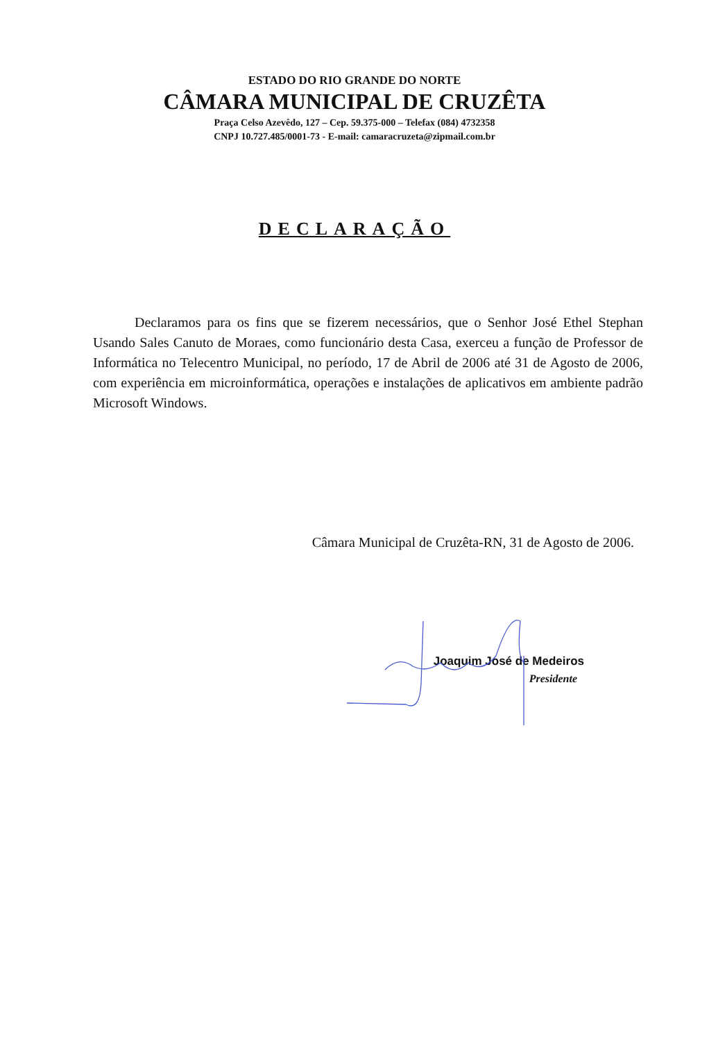ESTADO DO RIO GRANDE DO NORTE
CÂMARA MUNICIPAL DE CRUZÊTA
Praça Celso Azevêdo, 127 – Cep. 59.375-000 – Telefax (084) 4732358
CNPJ 10.727.485/0001-73 - E-mail: camaracruzeta@zipmail.com.br
DECLARAÇÃO
Declaramos para os fins que se fizerem necessários, que o Senhor José Ethel Stephan Usando Sales Canuto de Moraes, como funcionário desta Casa, exerceu a função de Professor de Informática no Telecentro Municipal, no período, 17 de Abril de 2006 até 31 de Agosto de 2006, com experiência em microinformática, operações e instalações de aplicativos em ambiente padrão Microsoft Windows.
Câmara Municipal de Cruzêta-RN, 31 de Agosto de 2006.
Joaquim José de Medeiros
Presidente